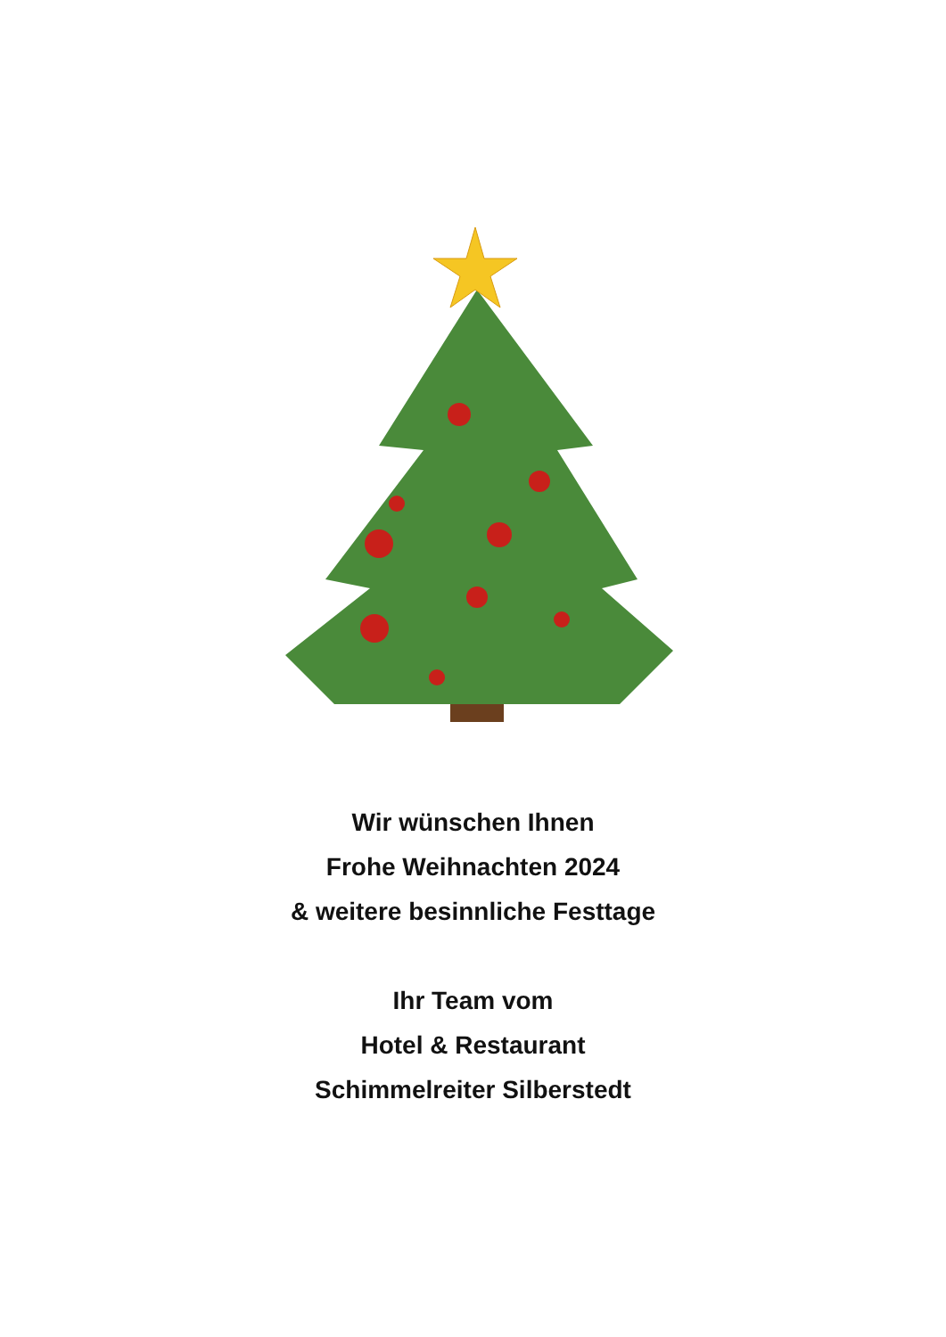Wir wünschen Ihnen
Frohe Weihnachten 2024
& weitere besinnliche Festtage
Ihr Team vom
Hotel & Restaurant
Schimmelreiter Silberstedt